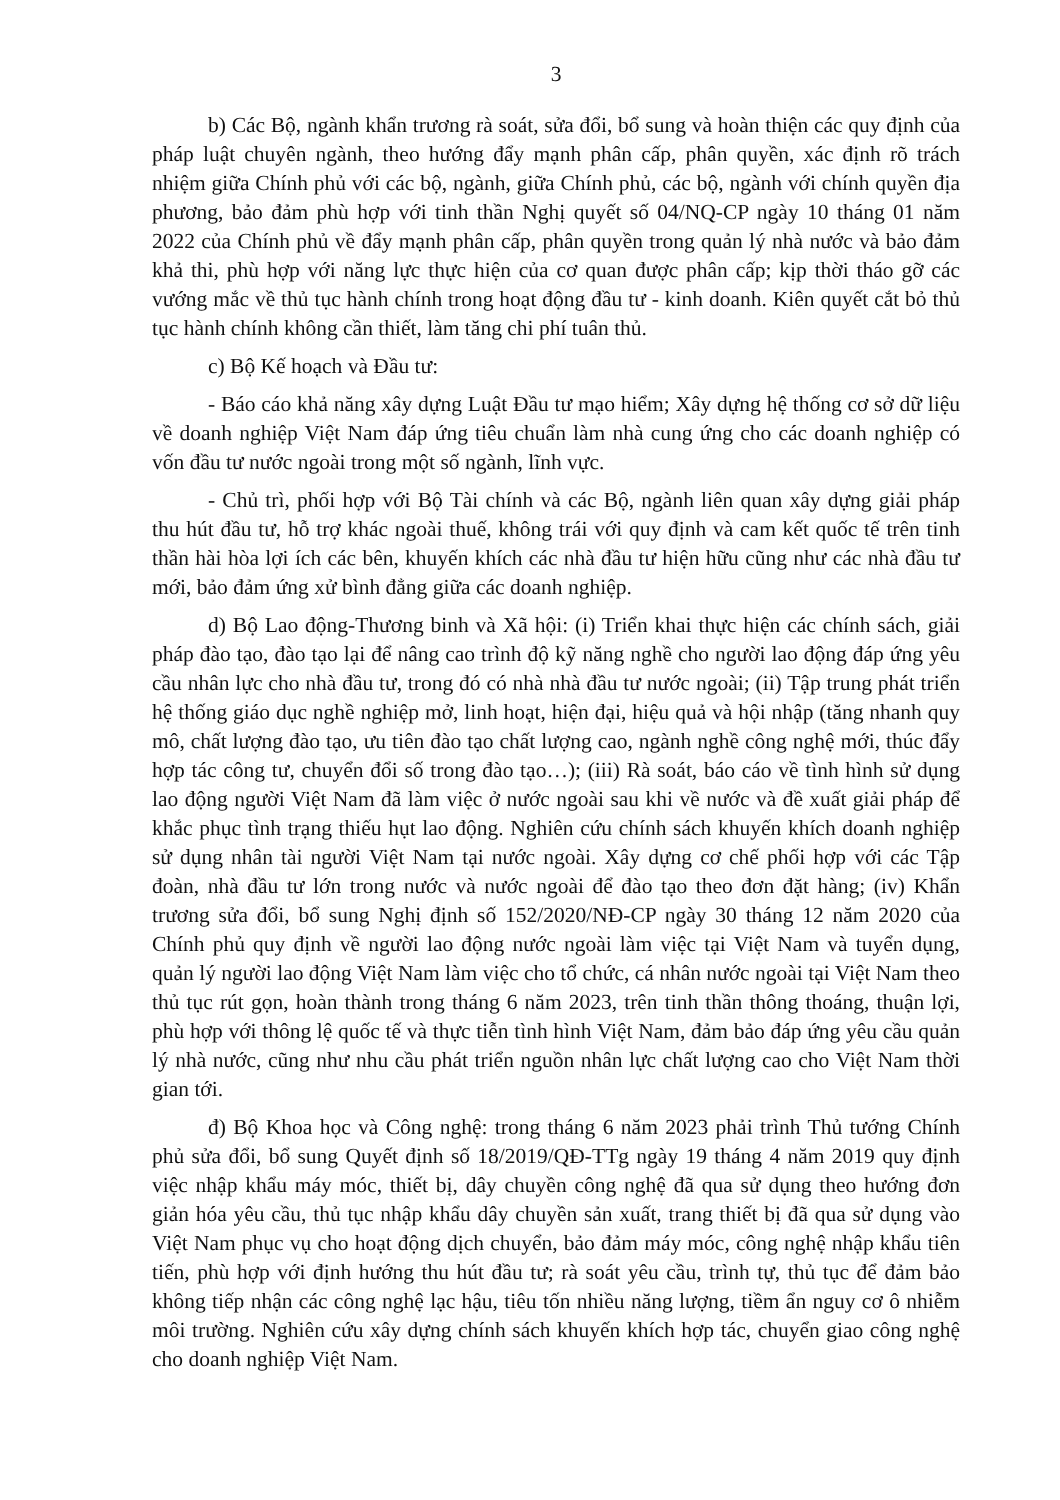3
b) Các Bộ, ngành khẩn trương rà soát, sửa đổi, bổ sung và hoàn thiện các quy định của pháp luật chuyên ngành, theo hướng đẩy mạnh phân cấp, phân quyền, xác định rõ trách nhiệm giữa Chính phủ với các bộ, ngành, giữa Chính phủ, các bộ, ngành với chính quyền địa phương, bảo đảm phù hợp với tinh thần Nghị quyết số 04/NQ-CP ngày 10 tháng 01 năm 2022 của Chính phủ về đẩy mạnh phân cấp, phân quyền trong quản lý nhà nước và bảo đảm khả thi, phù hợp với năng lực thực hiện của cơ quan được phân cấp; kịp thời tháo gỡ các vướng mắc về thủ tục hành chính trong hoạt động đầu tư - kinh doanh. Kiên quyết cắt bỏ thủ tục hành chính không cần thiết, làm tăng chi phí tuân thủ.
c) Bộ Kế hoạch và Đầu tư:
- Báo cáo khả năng xây dựng Luật Đầu tư mạo hiểm; Xây dựng hệ thống cơ sở dữ liệu về doanh nghiệp Việt Nam đáp ứng tiêu chuẩn làm nhà cung ứng cho các doanh nghiệp có vốn đầu tư nước ngoài trong một số ngành, lĩnh vực.
- Chủ trì, phối hợp với Bộ Tài chính và các Bộ, ngành liên quan xây dựng giải pháp thu hút đầu tư, hỗ trợ khác ngoài thuế, không trái với quy định và cam kết quốc tế trên tinh thần hài hòa lợi ích các bên, khuyến khích các nhà đầu tư hiện hữu cũng như các nhà đầu tư mới, bảo đảm ứng xử bình đẳng giữa các doanh nghiệp.
d) Bộ Lao động-Thương binh và Xã hội: (i) Triển khai thực hiện các chính sách, giải pháp đào tạo, đào tạo lại để nâng cao trình độ kỹ năng nghề cho người lao động đáp ứng yêu cầu nhân lực cho nhà đầu tư, trong đó có nhà nhà đầu tư nước ngoài; (ii) Tập trung phát triển hệ thống giáo dục nghề nghiệp mở, linh hoạt, hiện đại, hiệu quả và hội nhập (tăng nhanh quy mô, chất lượng đào tạo, ưu tiên đào tạo chất lượng cao, ngành nghề công nghệ mới, thúc đẩy hợp tác công tư, chuyển đổi số trong đào tạo…); (iii) Rà soát, báo cáo về tình hình sử dụng lao động người Việt Nam đã làm việc ở nước ngoài sau khi về nước và đề xuất giải pháp để khắc phục tình trạng thiếu hụt lao động. Nghiên cứu chính sách khuyến khích doanh nghiệp sử dụng nhân tài người Việt Nam tại nước ngoài. Xây dựng cơ chế phối hợp với các Tập đoàn, nhà đầu tư lớn trong nước và nước ngoài để đào tạo theo đơn đặt hàng; (iv) Khẩn trương sửa đổi, bổ sung Nghị định số 152/2020/NĐ-CP ngày 30 tháng 12 năm 2020 của Chính phủ quy định về người lao động nước ngoài làm việc tại Việt Nam và tuyển dụng, quản lý người lao động Việt Nam làm việc cho tổ chức, cá nhân nước ngoài tại Việt Nam theo thủ tục rút gọn, hoàn thành trong tháng 6 năm 2023, trên tinh thần thông thoáng, thuận lợi, phù hợp với thông lệ quốc tế và thực tiễn tình hình Việt Nam, đảm bảo đáp ứng yêu cầu quản lý nhà nước, cũng như nhu cầu phát triển nguồn nhân lực chất lượng cao cho Việt Nam thời gian tới.
đ) Bộ Khoa học và Công nghệ: trong tháng 6 năm 2023 phải trình Thủ tướng Chính phủ sửa đổi, bổ sung Quyết định số 18/2019/QĐ-TTg ngày 19 tháng 4 năm 2019 quy định việc nhập khẩu máy móc, thiết bị, dây chuyền công nghệ đã qua sử dụng theo hướng đơn giản hóa yêu cầu, thủ tục nhập khẩu dây chuyền sản xuất, trang thiết bị đã qua sử dụng vào Việt Nam phục vụ cho hoạt động dịch chuyển, bảo đảm máy móc, công nghệ nhập khẩu tiên tiến, phù hợp với định hướng thu hút đầu tư; rà soát yêu cầu, trình tự, thủ tục để đảm bảo không tiếp nhận các công nghệ lạc hậu, tiêu tốn nhiều năng lượng, tiềm ẩn nguy cơ ô nhiễm môi trường. Nghiên cứu xây dựng chính sách khuyến khích hợp tác, chuyển giao công nghệ cho doanh nghiệp Việt Nam.